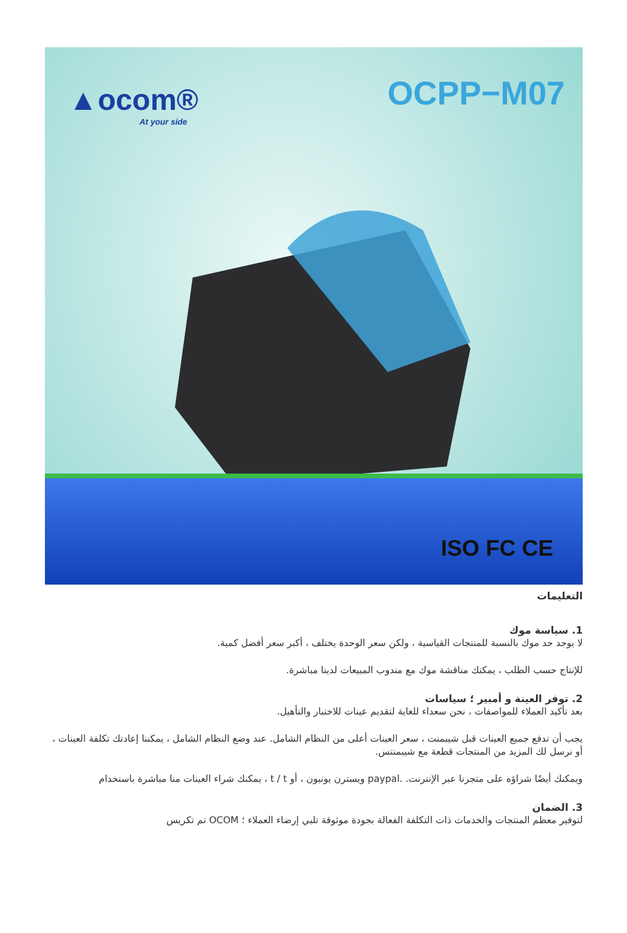▲ocom®
At your side
OCPP−M07
ISO FC CE
التعليمات
1. سياسة موك
لا يوجد حد موك بالنسبة للمنتجات القياسية ، ولكن سعر الوحدة يختلف ، أكبر سعر أفضل كمية.
للإنتاج حسب الطلب ، يمكنك مناقشة موك مع مندوب المبيعات لدينا مباشرة.
2. توفر العينة و أمبير ؛ سياسات
بعد تأكيد العملاء للمواصفات ، نحن سعداء للغاية لتقديم عينات للاختبار والتأهيل.
يجب أن تدفع جميع العينات قبل شيبمنت ، سعر العينات أعلى من النظام الشامل. عند وضع النظام الشامل ، يمكننا إعادتك تكلفة العينات ، أو نرسل لك المزيد من المنتجات قطعة مع شيبمنتس.
ويمكنك أيضًا شراؤه على متجرنا عبر الإنترنت. .paypal ويسترن يونيون ، أو t / t ، يمكنك شراء العينات منا مباشرة باستخدام
3. الضمان
لتوفير معظم المنتجات والخدمات ذات التكلفة الفعالة بجودة موثوقة تلبي إرضاء العملاء ؛ OCOM تم تكريس